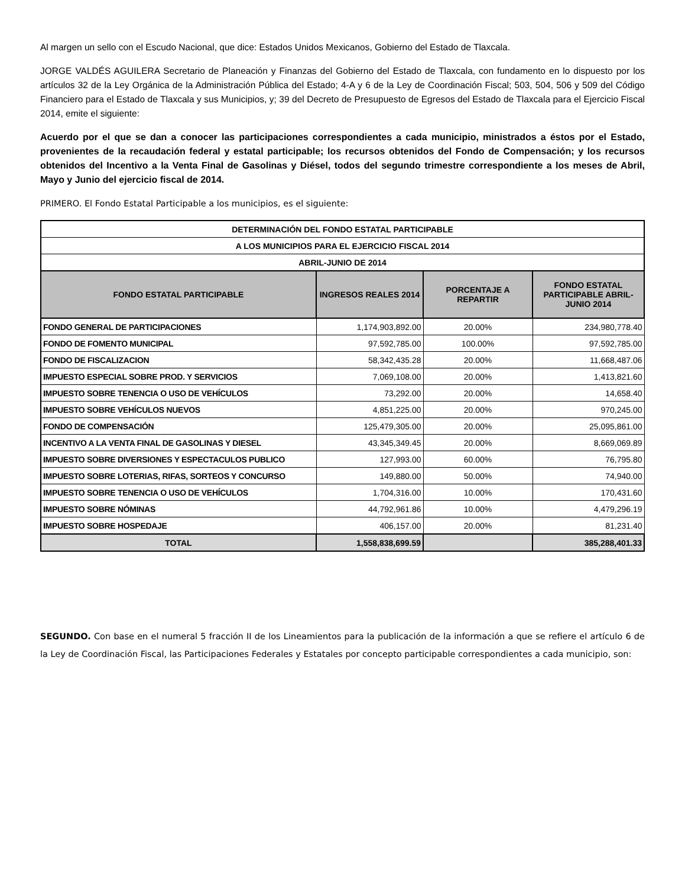Al margen un sello con el Escudo Nacional, que dice: Estados Unidos Mexicanos, Gobierno del Estado de Tlaxcala.
JORGE VALDÉS AGUILERA Secretario de Planeación y Finanzas del Gobierno del Estado de Tlaxcala, con fundamento en lo dispuesto por los artículos 32 de la Ley Orgánica de la Administración Pública del Estado; 4-A y 6 de la Ley de Coordinación Fiscal; 503, 504, 506 y 509 del Código Financiero para el Estado de Tlaxcala y sus Municipios, y; 39 del Decreto de Presupuesto de Egresos del Estado de Tlaxcala para el Ejercicio Fiscal 2014, emite el siguiente:
Acuerdo por el que se dan a conocer las participaciones correspondientes a cada municipio, ministrados a éstos por el Estado, provenientes de la recaudación federal y estatal participable; los recursos obtenidos del Fondo de Compensación; y los recursos obtenidos del Incentivo a la Venta Final de Gasolinas y Diésel, todos del segundo trimestre correspondiente a los meses de Abril, Mayo y Junio del ejercicio fiscal de 2014.
PRIMERO. El Fondo Estatal Participable a los municipios, es el siguiente:
| DETERMINACIÓN DEL FONDO ESTATAL PARTICIPABLE | | | |
| A LOS MUNICIPIOS PARA EL EJERCICIO FISCAL 2014 | | | |
| ABRIL-JUNIO DE 2014 | | | |
| FONDO ESTATAL PARTICIPABLE | INGRESOS REALES 2014 | PORCENTAJE A REPARTIR | FONDO ESTATAL PARTICIPABLE ABRIL-JUNIO 2014 |
| FONDO GENERAL DE PARTICIPACIONES | 1,174,903,892.00 | 20.00% | 234,980,778.40 |
| FONDO DE FOMENTO MUNICIPAL | 97,592,785.00 | 100.00% | 97,592,785.00 |
| FONDO DE FISCALIZACION | 58,342,435.28 | 20.00% | 11,668,487.06 |
| IMPUESTO ESPECIAL SOBRE PROD. Y SERVICIOS | 7,069,108.00 | 20.00% | 1,413,821.60 |
| IMPUESTO SOBRE TENENCIA O USO DE VEHÍCULOS | 73,292.00 | 20.00% | 14,658.40 |
| IMPUESTO SOBRE VEHÍCULOS NUEVOS | 4,851,225.00 | 20.00% | 970,245.00 |
| FONDO DE COMPENSACIÓN | 125,479,305.00 | 20.00% | 25,095,861.00 |
| INCENTIVO A LA VENTA FINAL DE GASOLINAS Y DIESEL | 43,345,349.45 | 20.00% | 8,669,069.89 |
| IMPUESTO SOBRE DIVERSIONES Y ESPECTACULOS PUBLICO | 127,993.00 | 60.00% | 76,795.80 |
| IMPUESTO SOBRE LOTERIAS, RIFAS, SORTEOS Y CONCURSO | 149,880.00 | 50.00% | 74,940.00 |
| IMPUESTO SOBRE TENENCIA O USO DE VEHÍCULOS | 1,704,316.00 | 10.00% | 170,431.60 |
| IMPUESTO SOBRE NÓMINAS | 44,792,961.86 | 10.00% | 4,479,296.19 |
| IMPUESTO SOBRE HOSPEDAJE | 406,157.00 | 20.00% | 81,231.40 |
| TOTAL | 1,558,838,699.59 | | 385,288,401.33 |
SEGUNDO. Con base en el numeral 5 fracción II de los Lineamientos para la publicación de la información a que se refiere el artículo 6 de la Ley de Coordinación Fiscal, las Participaciones Federales y Estatales por concepto participable correspondientes a cada municipio, son: